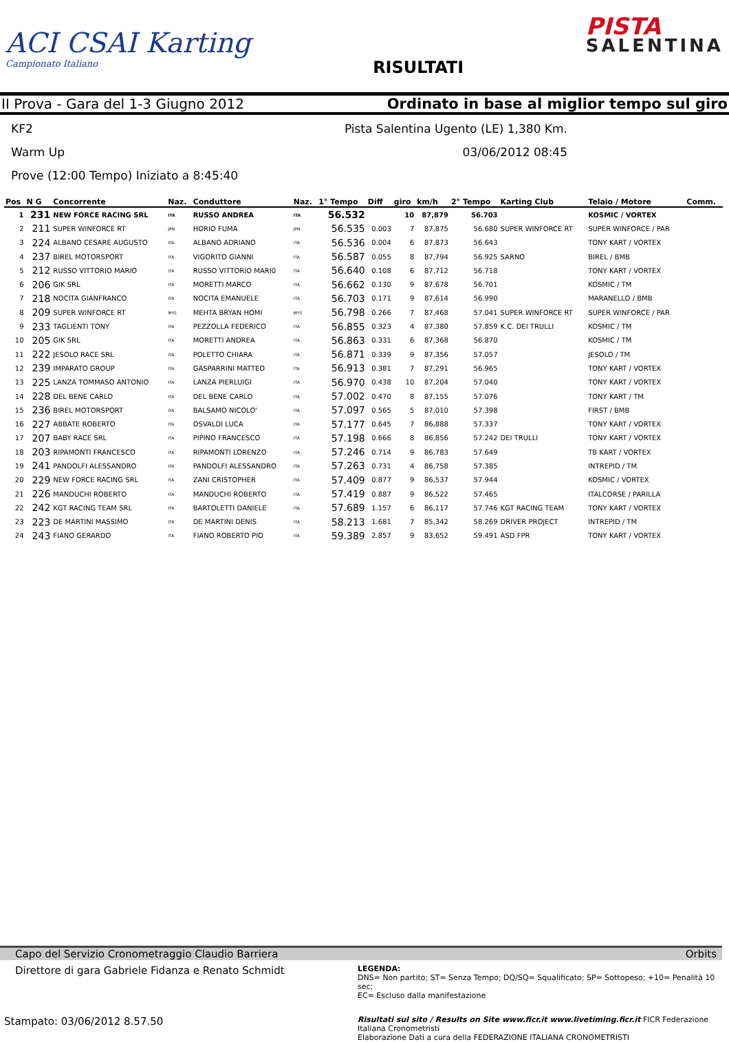ACI CSAI Karting
Campionato Italiano
RISULTATI
PISTA
SALENTINA
II Prova - Gara del 1-3 Giugno 2012
Ordinato in base al miglior tempo sul giro
KF2 Pista Salentina Ugento (LE) 1,380 Km.
Warm Up 03/06/2012 08:45
Prove (12:00 Tempo) Iniziato a 8:45:40
| Pos | N G | Concorrente | Naz. | Conduttore | Naz. | 1° Tempo | Diff | giro | km/h | 2° Tempo | Karting Club | Telaio / Motore | Comm. |
| --- | --- | --- | --- | --- | --- | --- | --- | --- | --- | --- | --- | --- | --- |
| 1 | 231 | NEW FORCE RACING SRL | ITA | RUSSO ANDREA | ITA | 56.532 | | 10 | 87,879 | 56.703 | | KOSMIC / VORTEX | |
| 2 | 211 | SUPER WINFORCE RT | JPN | HORIO FUMA | JPN | 56.535 | 0.003 | 7 | 87,875 | 56.680 | SUPER WINFORCE RT | SUPER WINFORCE / PAR | |
| 3 | 224 | ALBANO CESARE AUGUSTO | ITA | ALBANO ADRIANO | ITA | 56.536 | 0.004 | 6 | 87,873 | 56.643 | | TONY KART / VORTEX | |
| 4 | 237 | BIREL MOTORSPORT | ITA | VIGORITO GIANNI | ITA | 56.587 | 0.055 | 8 | 87,794 | 56.925 | SARNO | BIREL / BMB | |
| 5 | 212 | RUSSO VITTORIO MARIO | ITA | RUSSO VITTORIO MARI0 | ITA | 56.640 | 0.108 | 6 | 87,712 | 56.718 | | TONY KART / VORTEX | |
| 6 | 206 | GIK SRL | ITA | MORETTI MARCO | ITA | 56.662 | 0.130 | 9 | 87,678 | 56.701 | | KOSMIC / TM | |
| 7 | 218 | NOCITA GIANFRANCO | ITA | NOCITA EMANUELE | ITA | 56.703 | 0.171 | 9 | 87,614 | 56.990 | | MARANELLO / BMB | |
| 8 | 209 | SUPER WINFORCE RT | MYS | MEHTA BRYAN HOMI | MYS | 56.798 | 0.266 | 7 | 87,468 | 57.041 | SUPER WINFORCE RT | SUPER WINFORCE / PAR | |
| 9 | 233 | TAGLIENTI TONY | ITA | PEZZOLLA FEDERICO | ITA | 56.855 | 0.323 | 4 | 87,380 | 57.859 | K.C. DEI TRULLI | KOSMIC / TM | |
| 10 | 205 | GIK SRL | ITA | MORETTI ANDREA | ITA | 56.863 | 0.331 | 6 | 87,368 | 56.870 | | KOSMIC / TM | |
| 11 | 222 | JESOLO RACE SRL | ITA | POLETTO CHIARA | ITA | 56.871 | 0.339 | 9 | 87,356 | 57.057 | | JESOLO / TM | |
| 12 | 239 | IMPARATO GROUP | ITA | GASPARRINI MATTEO | ITA | 56.913 | 0.381 | 7 | 87,291 | 56.965 | | TONY KART / VORTEX | |
| 13 | 225 | LANZA TOMMASO ANTONIO | ITA | LANZA PIERLUIGI | ITA | 56.970 | 0.438 | 10 | 87,204 | 57.040 | | TONY KART / VORTEX | |
| 14 | 228 | DEL BENE CARLO | ITA | DEL BENE CARLO | ITA | 57.002 | 0.470 | 8 | 87,155 | 57.076 | | TONY KART / TM | |
| 15 | 236 | BIREL MOTORSPORT | ITA | BALSAMO NICOLO' | ITA | 57.097 | 0.565 | 5 | 87,010 | 57.398 | | FIRST / BMB | |
| 16 | 227 | ABBATE ROBERTO | ITA | OSVALDI LUCA | ITA | 57.177 | 0.645 | 7 | 86,888 | 57.337 | | TONY KART / VORTEX | |
| 17 | 207 | BABY RACE SRL | ITA | PIPINO FRANCESCO | ITA | 57.198 | 0.666 | 8 | 86,856 | 57.242 | DEI TRULLI | TONY KART / VORTEX | |
| 18 | 203 | RIPAMONTI FRANCESCO | ITA | RIPAMONTI LORENZO | ITA | 57.246 | 0.714 | 9 | 86,783 | 57.649 | | TB KART / VORTEX | |
| 19 | 241 | PANDOLFI ALESSANDRO | ITA | PANDOLFI ALESSANDRO | ITA | 57.263 | 0.731 | 4 | 86,758 | 57.385 | | INTREPID / TM | |
| 20 | 229 | NEW FORCE RACING SRL | ITA | ZANI CRISTOPHER | ITA | 57.409 | 0.877 | 9 | 86,537 | 57.944 | | KOSMIC / VORTEX | |
| 21 | 226 | MANDUCHI ROBERTO | ITA | MANDUCHI ROBERTO | ITA | 57.419 | 0.887 | 9 | 86,522 | 57.465 | | ITALCORSE / PARILLA | |
| 22 | 242 | KGT RACING TEAM SRL | ITA | BARTOLETTI DANIELE | ITA | 57.689 | 1.157 | 6 | 86,117 | 57.746 | KGT RACING TEAM | TONY KART / VORTEX | |
| 23 | 223 | DE MARTINI MASSIMO | ITA | DE MARTINI DENIS | ITA | 58.213 | 1.681 | 7 | 85,342 | 58.269 | DRIVER PROJECT | INTREPID / TM | |
| 24 | 243 | FIANO GERARDO | ITA | FIANO ROBERTO PIO | ITA | 59.389 | 2.857 | 9 | 83,652 | 59.491 | ASD FPR | TONY KART / VORTEX | |
Capo del Servizio Cronometraggio Claudio Barriera Orbits
Direttore di gara Gabriele Fidanza e Renato Schmidt
LEGENDA:
DNS= Non partito; ST= Senza Tempo; DQ/SQ= Squalificato; SP= Sottopeso; +10= Penalità 10 sec;
EC= Escluso dalla manifestazione
Stampato: 03/06/2012 8.57.50
Risultati sul sito / Results on Site www.ficr.it www.livetiming.ficr.it FICR Federazione Italiana Cronometristi
Elaborazione Dati a cura della FEDERAZIONE ITALIANA CRONOMETRISTI